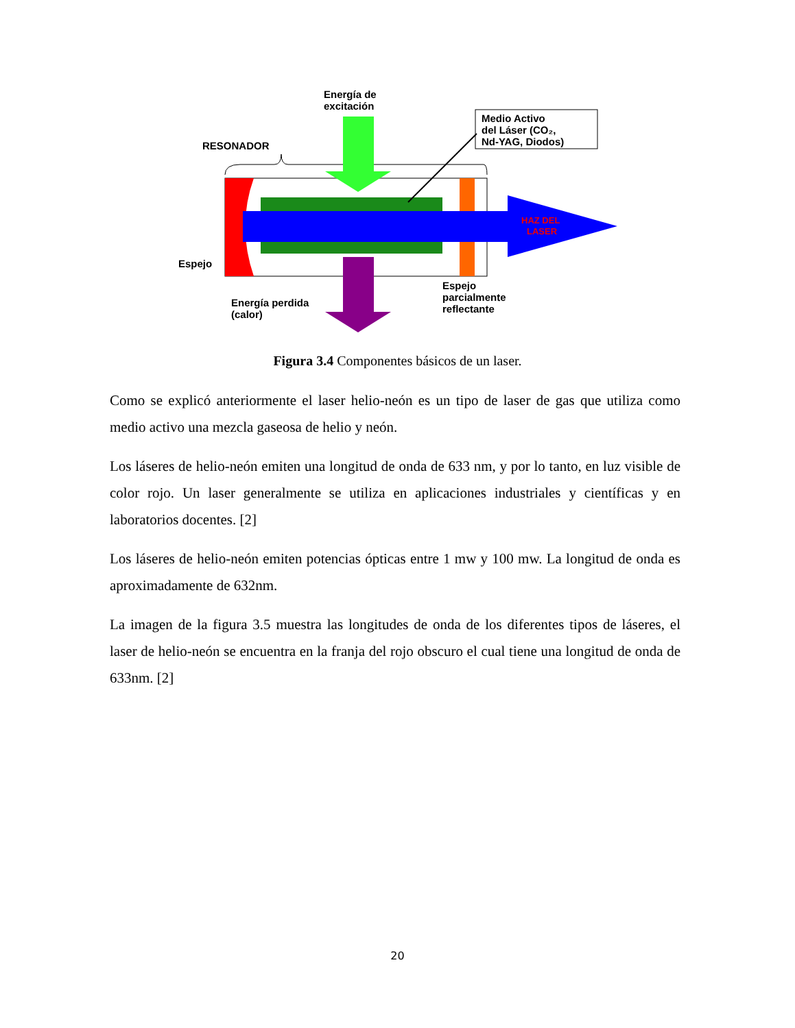Energía de
excitación
Medio Activo
del Láser (CO₂,
Nd-YAG, Diodos)
RESONADOR
HAZ DEL
LASER
Espejo
Energía perdida
(calor)
Espejo
parcialmente
reflectante
Figura 3.4 Componentes básicos de un laser.
Como se explicó anteriormente el laser helio-neón es un tipo de laser de gas que utiliza como medio activo una mezcla gaseosa de helio y neón.
Los láseres de helio-neón emiten una longitud de onda de 633 nm, y por lo tanto, en luz visible de color rojo. Un laser generalmente se utiliza en aplicaciones industriales y científicas y en laboratorios docentes. [2]
Los láseres de helio-neón emiten potencias ópticas entre 1 mw y 100 mw. La longitud de onda es aproximadamente de 632nm.
La imagen de la figura 3.5 muestra las longitudes de onda de los diferentes tipos de láseres, el laser de helio-neón se encuentra en la franja del rojo obscuro el cual tiene una longitud de onda de 633nm. [2]
20